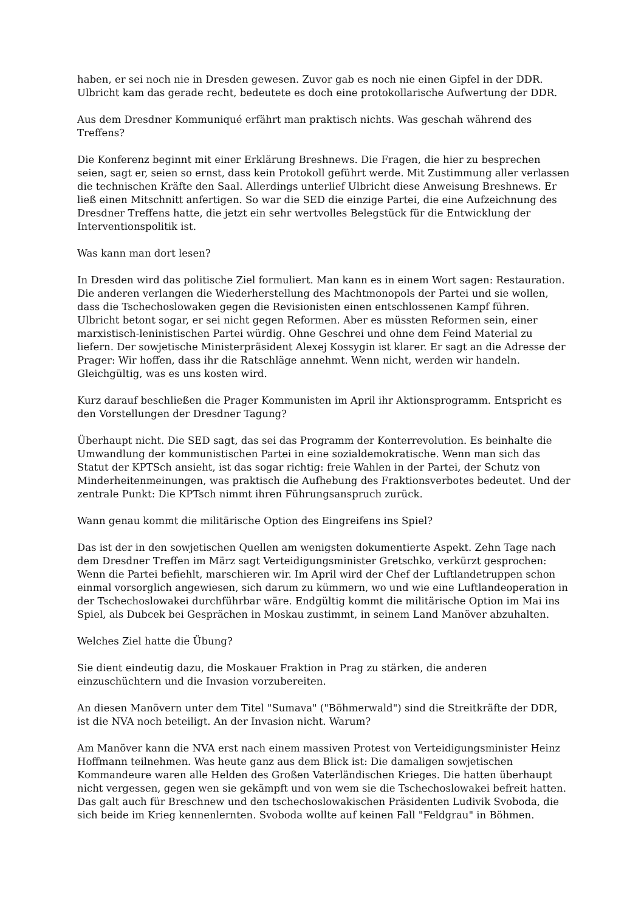haben, er sei noch nie in Dresden gewesen. Zuvor gab es noch nie einen Gipfel in der DDR. Ulbricht kam das gerade recht, bedeutete es doch eine protokollarische Aufwertung der DDR.
Aus dem Dresdner Kommuniqué erfährt man praktisch nichts. Was geschah während des Treffens?
Die Konferenz beginnt mit einer Erklärung Breshnews. Die Fragen, die hier zu besprechen seien, sagt er, seien so ernst, dass kein Protokoll geführt werde. Mit Zustimmung aller verlassen die technischen Kräfte den Saal. Allerdings unterlief Ulbricht diese Anweisung Breshnews. Er ließ einen Mitschnitt anfertigen. So war die SED die einzige Partei, die eine Aufzeichnung des Dresdner Treffens hatte, die jetzt ein sehr wertvolles Belegstück für die Entwicklung der Interventionspolitik ist.
Was kann man dort lesen?
In Dresden wird das politische Ziel formuliert. Man kann es in einem Wort sagen: Restauration. Die anderen verlangen die Wiederherstellung des Machtmonopols der Partei und sie wollen, dass die Tschechoslowaken gegen die Revisionisten einen entschlossenen Kampf führen. Ulbricht betont sogar, er sei nicht gegen Reformen. Aber es müssten Reformen sein, einer marxistisch-leninistischen Partei würdig. Ohne Geschrei und ohne dem Feind Material zu liefern. Der sowjetische Ministerpräsident Alexej Kossygin ist klarer. Er sagt an die Adresse der Prager: Wir hoffen, dass ihr die Ratschläge annehmt. Wenn nicht, werden wir handeln. Gleichgültig, was es uns kosten wird.
Kurz darauf beschließen die Prager Kommunisten im April ihr Aktionsprogramm. Entspricht es den Vorstellungen der Dresdner Tagung?
Überhaupt nicht. Die SED sagt, das sei das Programm der Konterrevolution. Es beinhalte die Umwandlung der kommunistischen Partei in eine sozialdemokratische. Wenn man sich das Statut der KPTSch ansieht, ist das sogar richtig: freie Wahlen in der Partei, der Schutz von Minderheitenmeinungen, was praktisch die Aufhebung des Fraktionsverbotes bedeutet. Und der zentrale Punkt: Die KPTsch nimmt ihren Führungsanspruch zurück.
Wann genau kommt die militärische Option des Eingreifens ins Spiel?
Das ist der in den sowjetischen Quellen am wenigsten dokumentierte Aspekt. Zehn Tage nach dem Dresdner Treffen im März sagt Verteidigungsminister Gretschko, verkürzt gesprochen: Wenn die Partei befiehlt, marschieren wir. Im April wird der Chef der Luftlandetruppen schon einmal vorsorglich angewiesen, sich darum zu kümmern, wo und wie eine Luftlandeoperation in der Tschechoslowakei durchführbar wäre. Endgültig kommt die militärische Option im Mai ins Spiel, als Dubcek bei Gesprächen in Moskau zustimmt, in seinem Land Manöver abzuhalten.
Welches Ziel hatte die Übung?
Sie dient eindeutig dazu, die Moskauer Fraktion in Prag zu stärken, die anderen einzuschüchtern und die Invasion vorzubereiten.
An diesen Manövern unter dem Titel "Sumava" ("Böhmerwald") sind die Streitkräfte der DDR, ist die NVA noch beteiligt. An der Invasion nicht. Warum?
Am Manöver kann die NVA erst nach einem massiven Protest von Verteidigungsminister Heinz Hoffmann teilnehmen. Was heute ganz aus dem Blick ist: Die damaligen sowjetischen Kommandeure waren alle Helden des Großen Vaterländischen Krieges. Die hatten überhaupt nicht vergessen, gegen wen sie gekämpft und von wem sie die Tschechoslowakei befreit hatten. Das galt auch für Breschnew und den tschechoslowakischen Präsidenten Ludivik Svoboda, die sich beide im Krieg kennenlernten. Svoboda wollte auf keinen Fall "Feldgrau" in Böhmen.